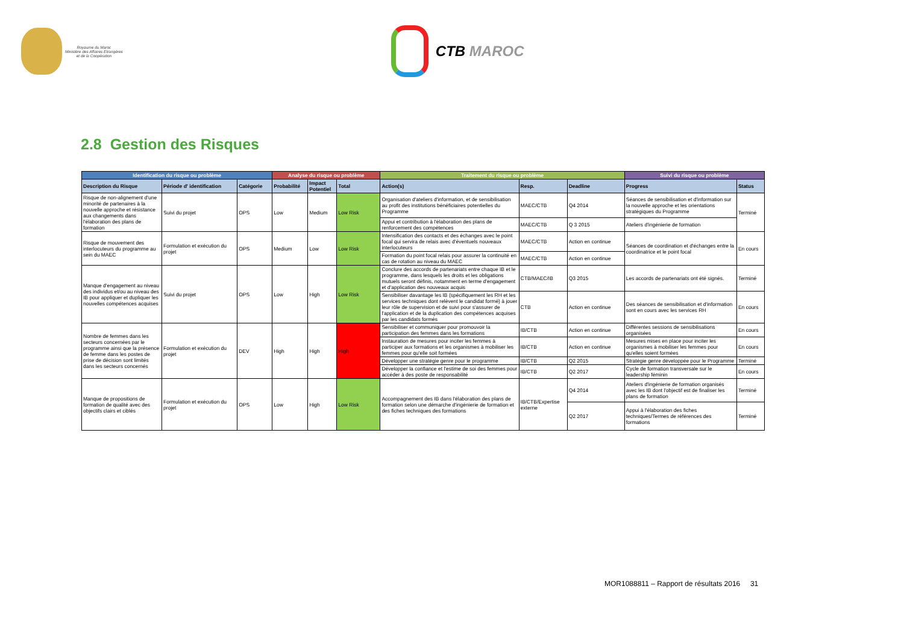Royaume du Maroc
Ministère des Affaires Etrangères
et de la Coopération
CTB MAROC
2.8 Gestion des Risques
| Identification du risque ou problème | | | Analyse du risque ou problème | | | Traitement du risque ou problème | | | Suivi du risque ou problème | |
| --- | --- | --- | --- | --- | --- | --- | --- | --- | --- | --- |
| Description du Risque | Période d' identification | Catégorie | Probabilité | Impact Potentiel | Total | Action(s) | Resp. | Deadline | Progress | Status |
| Risque de non-alignement d'une minorité de partenaires à la nouvelle approche et résistance aux changements dans l'élaboration des plans de formation | Suivi du projet | OPS | Low | Medium | Low Risk | Organisation d'ateliers d'information, et de sensibilisation au profit des institutions bénéficiaires potentielles du Programme | MAEC/CTB | Q4 2014 | Séances de sensibilisation et d'information sur la nouvelle approche et les orientations stratégiques du Programme | Terminé |
| | | | | | | Appui et contribution à l'élaboration des plans de renforcement des compétences | MAEC/CTB | Q 3 2015 | Ateliers d'ingénierie de formation | |
| Risque de mouvement des interlocuteurs du programme au sein du MAEC | Formulation et exécution du projet | OPS | Medium | Low | Low Risk | Intensification des contacts et des échanges avec le point focal qui servira de relais avec d'éventuels nouveaux interlocuteurs | MAEC/CTB | Action en continue | Séances de coordination et d'échanges entre la coordinatrice et le point focal | En cours |
| | | | | | | Formation du point focal relais pour assurer la continuité en cas de rotation au niveau du MAEC | MAEC/CTB | Action en continue | | |
| Manque d'engagement au niveau des individus et/ou au niveau des IB pour appliquer et dupliquer les nouvelles compétences acquises | Suivi du projet | OPS | Low | High | Low Risk | Conclure des accords de partenariats entre chaque IB et le programme, dans lesquels les droits et les obligations mutuels seront définis, notamment en terme d'engagement et d'application des nouveaux acquis | CTB/MAEC/IB | Q3 2015 | Les accords de partenariats ont été signés. | Terminé |
| | | | | | | Sensibiliser davantage les IB (spécifiquement les RH et les services techniques dont relèvent le candidat formé) à jouer leur rôle de supervision et de suivi pour s'assurer de l'application et de la duplication des compétences acquises par les candidats formés | CTB | Action en continue | Des séances de sensibilisation et d'information sont en cours avec les services RH | En cours |
| Nombre de femmes dans les secteurs concernées par le programme ainsi que la présence de femme dans les postes de prise de décision sont limités dans les secteurs concernés | Formulation et exécution du projet | DEV | High | High | High | Sensibiliser et communiquer pour promouvoir la participation des femmes dans les formations | IB/CTB | Action en continue | Différentes sessions de sensibilisations organisées | En cours |
| | | | | | | Instauration de mesures pour inciter les femmes à participer aux formations et les organismes à mobiliser les femmes pour qu'elle soit formées | IB/CTB | Action en continue | Mesures mises en place pour inciter les organismes à mobiliser les femmes pour qu'elles soient formées | En cours |
| | | | | | | Développer une stratégie genre pour le programme | IB/CTB | Q2 2015 | Stratégie genre développée pour le Programme | Terminé |
| | | | | | | Développer la confiance et l'estime de soi des femmes pour accéder à des poste de responsabilité | IB/CTB | Q2 2017 | Cycle de formation transversale sur le leadership féminin | En cours |
| Manque de propositions de formation de qualité avec des objectifs clairs et ciblés | Formulation et exécution du projet | OPS | Low | High | Low Risk | Accompagnement des IB dans l'élaboration des plans de formation selon une démarche d'ingénierie de formation et des fiches techniques des formations | IB/CTB/Expertise externe | Q4 2014 | Ateliers d'ingénierie de formation organisés avec les IB dont l'objectif est de finaliser les plans de formation | Terminé |
| | | | | | | | | Q2 2017 | Appui à l'élaboration des fiches techniques/Termes de références des formations | Terminé |
MOR1088811 – Rapport de résultats 2016 31